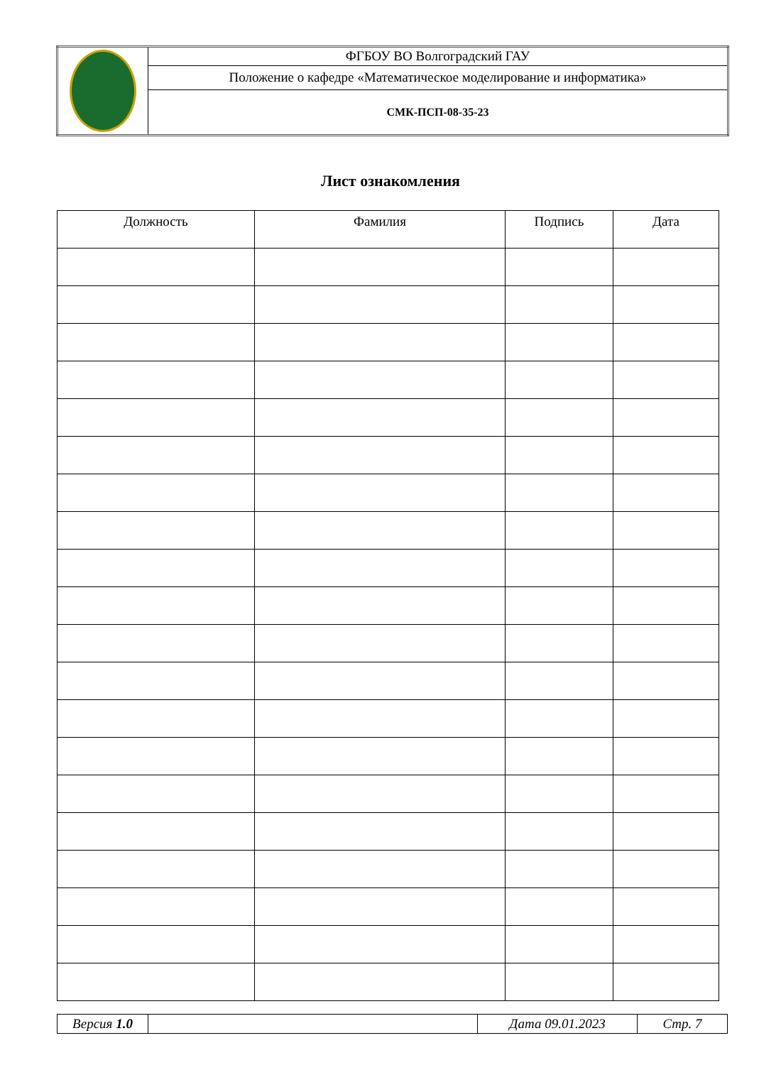| | ФГБОУ ВО Волгоградский ГАУ |
| | Положение о кафедре «Математическое моделирование и информатика» |
| | СМК-ПСП-08-35-23 |
Лист ознакомления
| Должность | Фамилия | Подпись | Дата |
| --- | --- | --- | --- |
| Версия 1.0 | | Дата 09.01.2023 | Стр. 7 |